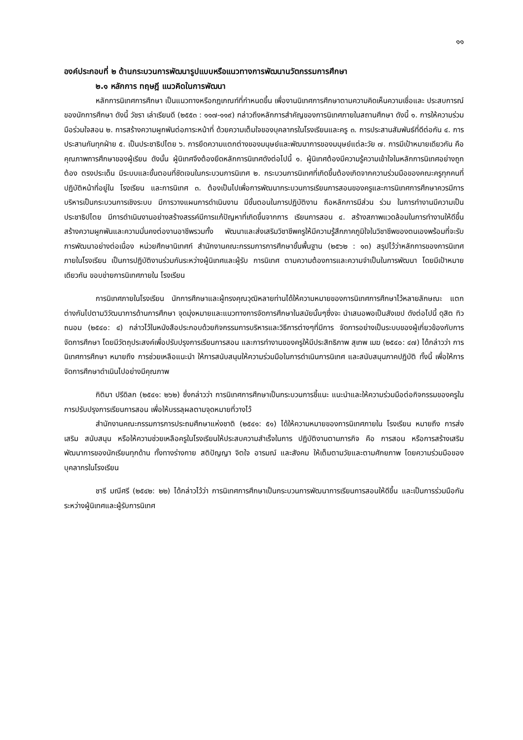๑๑
องค์ประกอบที่ ๒ ด้านกระบวนการพัฒนารูปแบบหรือแนวทางการพัฒนานวัตกรรมการศึกษา
๒.๑ หลักการ ทฤษฎี แนวคิดในการพัฒนา
หลักการนิเทศการศึกษา เป็นแนวทางหรือกฎเกณฑ์ที่กำหนดขึ้น เพื่องานนิเทศการศึกษาตามความคิดเห็นความเชื่อและ ประสบการณ์ของนักการศึกษา ดังนี้ วัชรา เล่าเรียนดี (๒๕๕๓ : ๑๑๗-๑๑๙) กล่าวถึงหลักการสำคัญของการนิเทศภายในสถานศึกษา ดังนี้ ๑. การให้ความร่วมมือร่วมใจสอน ๒. การสร้างความผูกพันต่อภาระหน้าที่ ด้วยความเต็มใจของบุคลากรในโรงเรียนและครู ๓. การประสานสัมพันธ์ที่ดีต่อกัน ๔. การประสานกันทุกฝ่าย ๕. เป็นประชาธิปไตย ๖. การยึดความแตกต่างของมนุษย์และพัฒนาการของมนุษย์แต่ละวัย ๗. การมีเป้าหมายเดียวกัน คือคุณภาพการศึกษาของผู้เรียน ดังนั้น ผู้นิเทศจึงต้องยึดหลักการนิเทศดังต่อไปนี้ ๑. ผู้นิเทศต้องมีความรู้ความเข้าใจในหลักการนิเทศอย่างถูกต้อง ตรงประเด็น มีระบบและขั้นตอนที่ชัดเจนในกระบวนการนิเทศ ๒. กระบวนการนิเทศที่เกิดขึ้นต้องเกิดจากความร่วมมือของคณะครูทุกคนที่ปฏิบัติหน้าที่อยู่ใน โรงเรียน และการนิเทศ ๓. ต้องเป็นไปเพื่อการพัฒนากระบวนการเรียนการสอนของครูและการนิเทศการศึกษาควรมีการ บริหารเป็นกระบวนการเชิงระบบ มีการวางแผนการดำเนินงาน มีขั้นตอนในการปฏิบัติงาน ถือหลักการมีส่วน ร่วม ในการทำงานมีความเป็นประชาธิปไตย มีการดำเนินงานอย่างสร้างสรรค์มีการแก้ปัญหาที่เกิดขึ้นจากการ เรียนการสอน ๔. สร้างสภาพแวดล้อมในการทำงานให้ดีขึ้น สร้างความผูกพันและความมั่นคงต่องานอาชีพรวมทั้ง พัฒนาและส่งเสริมวิชาชีพครูให้มีความรู้สึกภาคภูมิใจในวิชาชีพของตนเองพร้อมที่จะรับการพัฒนาอย่างต่อเนื่อง หน่วยศึกษานิเทศก์ สำนักงานคณะกรรมการการศึกษาขั้นพื้นฐาน (๒๕๖๒ : ๑๓) สรุปไว้ว่าหลักการของการนิเทศภายในโรงเรียน เป็นการปฏิบัติงานร่วมกันระหว่างผู้นิเทศและผู้รับ การนิเทศ ตามความต้องการและความจำเป็นในการพัฒนา โดยมีเป้าหมายเดียวกัน ขอบข่ายการนิเทศภายใน โรงเรียน
การนิเทศภายในโรงเรียน นักการศึกษาและผู้ทรงคุณวุฒิหลายท่านได้ให้ความหมายของการนิเทศการศึกษาไว้หลายลักษณะ แตกต่างกันไปตามวิวัฒนาการด้านการศึกษา จุดมุ่งหมายและแนวทางการจัดการศึกษาในสมัยนั้นๆซึ่งจะ นำเสนอพอเป็นสังเขป ดังต่อไปนี้ ดุสิต ทิวถนอม (๒๕๔๐: ๔) กล่าวไว้ในหนังสือประกอบด้วยกิจกรรมการบริหารและวิธีการต่างๆที่มีการ จัดการอย่างเป็นระบบของผู้เกี่ยวข้องกับการจัดการศึกษา โดยมีวัตถุประสงค์เพื่อปรับปรุงการเรียนการสอน และการทำงานของครูให้มีประสิทธิภาพ สุเทพ เมฆ (๒๕๔๐: ๔๗) ได้กล่าวว่า การนิเทศการศึกษา หมายถึง การช่วยเหลือแนะนำ ให้การสนับสนุนให้ความร่วมมือในการดำเนินการนิเทศ และสนับสนุนภาคปฏิบัติ ทั้งนี้ เพื่อให้การจัดการศึกษาดำเนินไปอย่างมีคุณภาพ
กิติมา ปรีดิลก (๒๕๔๑: ๒๖๒) ซึ่งกล่าวว่า การนิเทศการศึกษาเป็นกระบวนการชี้แนะ แนะนำและให้ความร่วมมือต่อกิจกรรมของครูในการปรับปรุงการเรียนการสอน เพื่อให้บรรลุผลตามจุดหมายที่วางไว้
สำนักงานคณะกรรมการการประถมศึกษาแห่งชาติ (๒๕๔๑: ๕๑) ได้ให้ความหมายของการนิเทศภายใน โรงเรียน หมายถึง การส่งเสริม สนับสนุน หรือให้ความช่วยเหลือครูในโรงเรียนให้ประสบความสำเร็จในการ ปฏิบัติงานตามภารกิจ คือ การสอน หรือการสร้างเสริมพัฒนาการของนักเรียนทุกด้าน ทั้งทางร่างกาย สติปัญญา จิตใจ อารมณ์ และสังคม ให้เต็มตามวัยและตามศักยภาพ โดยความร่วมมือของบุคลากรในโรงเรียน
ชารี มณีศรี (๒๕๔๒: ๒๒) ได้กล่าวไว้ว่า การนิเทศการศึกษาเป็นกระบวนการพัฒนาการเรียนการสอนให้ดีขึ้น และเป็นการร่วมมือกันระหว่างผู้นิเทศและผู้รับการนิเทศ